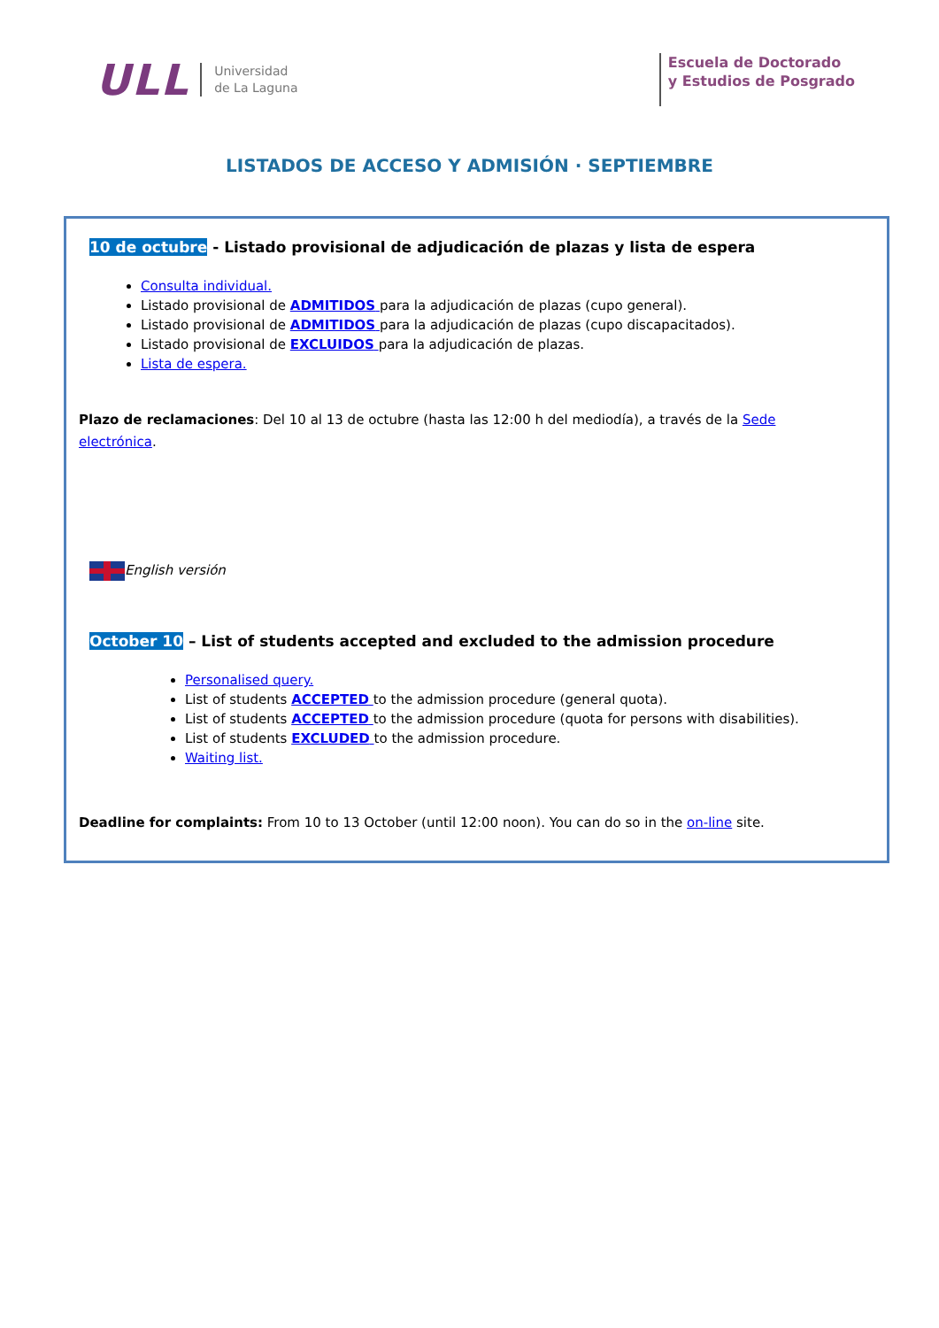ULL Universidad
de La Laguna
Escuela de Doctorado
y Estudios de Posgrado
LISTADOS DE ACCESO Y ADMISIÓN · SEPTIEMBRE
10 de octubre - Listado provisional de adjudicación de plazas y lista de espera
Consulta individual.
Listado provisional de ADMITIDOS para la adjudicación de plazas (cupo general).
Listado provisional de ADMITIDOS para la adjudicación de plazas (cupo discapacitados).
Listado provisional de EXCLUIDOS para la adjudicación de plazas.
Lista de espera.
Plazo de reclamaciones: Del 10 al 13 de octubre (hasta las 12:00 h del mediodía), a través de la Sede electrónica.
English versión
October 10 – List of students accepted and excluded to the admission procedure
Personalised query.
List of students ACCEPTED to the admission procedure (general quota).
List of students ACCEPTED to the admission procedure (quota for persons with disabilities).
List of students EXCLUDED to the admission procedure.
Waiting list.
Deadline for complaints: From 10 to 13 October (until 12:00 noon). You can do so in the on-line site.